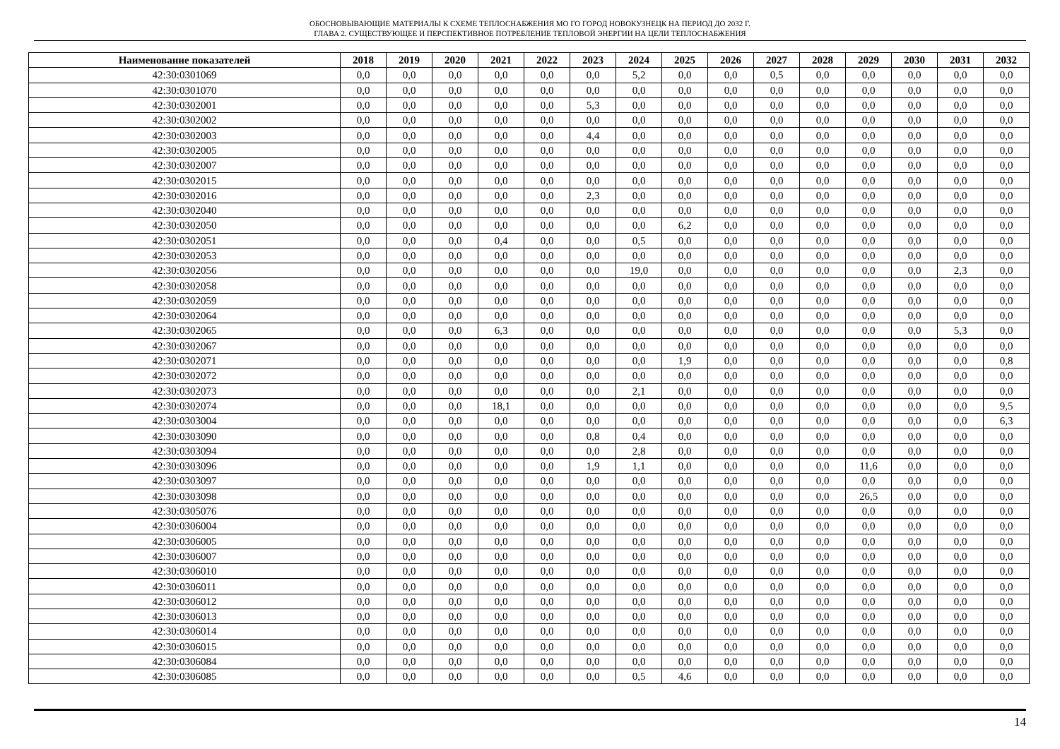ОБОСНОВЫВАЮЩИЕ МАТЕРИАЛЫ К СХЕМЕ ТЕПЛОСНАБЖЕНИЯ МО ГО ГОРОД НОВОКУЗНЕЦК НА ПЕРИОД ДО 2032 Г.
ГЛАВА 2. СУЩЕСТВУЮЩЕЕ И ПЕРСПЕКТИВНОЕ ПОТРЕБЛЕНИЕ ТЕПЛОВОЙ ЭНЕРГИИ НА ЦЕЛИ ТЕПЛОСНАБЖЕНИЯ
| Наименование показателей | 2018 | 2019 | 2020 | 2021 | 2022 | 2023 | 2024 | 2025 | 2026 | 2027 | 2028 | 2029 | 2030 | 2031 | 2032 |
| --- | --- | --- | --- | --- | --- | --- | --- | --- | --- | --- | --- | --- | --- | --- | --- |
| 42:30:0301069 | 0,0 | 0,0 | 0,0 | 0,0 | 0,0 | 0,0 | 5,2 | 0,0 | 0,0 | 0,5 | 0,0 | 0,0 | 0,0 | 0,0 | 0,0 |
| 42:30:0301070 | 0,0 | 0,0 | 0,0 | 0,0 | 0,0 | 0,0 | 0,0 | 0,0 | 0,0 | 0,0 | 0,0 | 0,0 | 0,0 | 0,0 | 0,0 |
| 42:30:0302001 | 0,0 | 0,0 | 0,0 | 0,0 | 0,0 | 5,3 | 0,0 | 0,0 | 0,0 | 0,0 | 0,0 | 0,0 | 0,0 | 0,0 | 0,0 |
| 42:30:0302002 | 0,0 | 0,0 | 0,0 | 0,0 | 0,0 | 0,0 | 0,0 | 0,0 | 0,0 | 0,0 | 0,0 | 0,0 | 0,0 | 0,0 | 0,0 |
| 42:30:0302003 | 0,0 | 0,0 | 0,0 | 0,0 | 0,0 | 4,4 | 0,0 | 0,0 | 0,0 | 0,0 | 0,0 | 0,0 | 0,0 | 0,0 | 0,0 |
| 42:30:0302005 | 0,0 | 0,0 | 0,0 | 0,0 | 0,0 | 0,0 | 0,0 | 0,0 | 0,0 | 0,0 | 0,0 | 0,0 | 0,0 | 0,0 | 0,0 |
| 42:30:0302007 | 0,0 | 0,0 | 0,0 | 0,0 | 0,0 | 0,0 | 0,0 | 0,0 | 0,0 | 0,0 | 0,0 | 0,0 | 0,0 | 0,0 | 0,0 |
| 42:30:0302015 | 0,0 | 0,0 | 0,0 | 0,0 | 0,0 | 0,0 | 0,0 | 0,0 | 0,0 | 0,0 | 0,0 | 0,0 | 0,0 | 0,0 | 0,0 |
| 42:30:0302016 | 0,0 | 0,0 | 0,0 | 0,0 | 0,0 | 2,3 | 0,0 | 0,0 | 0,0 | 0,0 | 0,0 | 0,0 | 0,0 | 0,0 | 0,0 |
| 42:30:0302040 | 0,0 | 0,0 | 0,0 | 0,0 | 0,0 | 0,0 | 0,0 | 0,0 | 0,0 | 0,0 | 0,0 | 0,0 | 0,0 | 0,0 | 0,0 |
| 42:30:0302050 | 0,0 | 0,0 | 0,0 | 0,0 | 0,0 | 0,0 | 0,0 | 6,2 | 0,0 | 0,0 | 0,0 | 0,0 | 0,0 | 0,0 | 0,0 |
| 42:30:0302051 | 0,0 | 0,0 | 0,0 | 0,4 | 0,0 | 0,0 | 0,5 | 0,0 | 0,0 | 0,0 | 0,0 | 0,0 | 0,0 | 0,0 | 0,0 |
| 42:30:0302053 | 0,0 | 0,0 | 0,0 | 0,0 | 0,0 | 0,0 | 0,0 | 0,0 | 0,0 | 0,0 | 0,0 | 0,0 | 0,0 | 0,0 | 0,0 |
| 42:30:0302056 | 0,0 | 0,0 | 0,0 | 0,0 | 0,0 | 0,0 | 19,0 | 0,0 | 0,0 | 0,0 | 0,0 | 0,0 | 0,0 | 2,3 | 0,0 |
| 42:30:0302058 | 0,0 | 0,0 | 0,0 | 0,0 | 0,0 | 0,0 | 0,0 | 0,0 | 0,0 | 0,0 | 0,0 | 0,0 | 0,0 | 0,0 | 0,0 |
| 42:30:0302059 | 0,0 | 0,0 | 0,0 | 0,0 | 0,0 | 0,0 | 0,0 | 0,0 | 0,0 | 0,0 | 0,0 | 0,0 | 0,0 | 0,0 | 0,0 |
| 42:30:0302064 | 0,0 | 0,0 | 0,0 | 0,0 | 0,0 | 0,0 | 0,0 | 0,0 | 0,0 | 0,0 | 0,0 | 0,0 | 0,0 | 0,0 | 0,0 |
| 42:30:0302065 | 0,0 | 0,0 | 0,0 | 6,3 | 0,0 | 0,0 | 0,0 | 0,0 | 0,0 | 0,0 | 0,0 | 0,0 | 0,0 | 5,3 | 0,0 |
| 42:30:0302067 | 0,0 | 0,0 | 0,0 | 0,0 | 0,0 | 0,0 | 0,0 | 0,0 | 0,0 | 0,0 | 0,0 | 0,0 | 0,0 | 0,0 | 0,0 |
| 42:30:0302071 | 0,0 | 0,0 | 0,0 | 0,0 | 0,0 | 0,0 | 0,0 | 1,9 | 0,0 | 0,0 | 0,0 | 0,0 | 0,0 | 0,0 | 0,8 |
| 42:30:0302072 | 0,0 | 0,0 | 0,0 | 0,0 | 0,0 | 0,0 | 0,0 | 0,0 | 0,0 | 0,0 | 0,0 | 0,0 | 0,0 | 0,0 | 0,0 |
| 42:30:0302073 | 0,0 | 0,0 | 0,0 | 0,0 | 0,0 | 0,0 | 2,1 | 0,0 | 0,0 | 0,0 | 0,0 | 0,0 | 0,0 | 0,0 | 0,0 |
| 42:30:0302074 | 0,0 | 0,0 | 0,0 | 18,1 | 0,0 | 0,0 | 0,0 | 0,0 | 0,0 | 0,0 | 0,0 | 0,0 | 0,0 | 0,0 | 9,5 |
| 42:30:0303004 | 0,0 | 0,0 | 0,0 | 0,0 | 0,0 | 0,0 | 0,0 | 0,0 | 0,0 | 0,0 | 0,0 | 0,0 | 0,0 | 0,0 | 6,3 |
| 42:30:0303090 | 0,0 | 0,0 | 0,0 | 0,0 | 0,0 | 0,8 | 0,4 | 0,0 | 0,0 | 0,0 | 0,0 | 0,0 | 0,0 | 0,0 | 0,0 |
| 42:30:0303094 | 0,0 | 0,0 | 0,0 | 0,0 | 0,0 | 0,0 | 2,8 | 0,0 | 0,0 | 0,0 | 0,0 | 0,0 | 0,0 | 0,0 | 0,0 |
| 42:30:0303096 | 0,0 | 0,0 | 0,0 | 0,0 | 0,0 | 1,9 | 1,1 | 0,0 | 0,0 | 0,0 | 0,0 | 11,6 | 0,0 | 0,0 | 0,0 |
| 42:30:0303097 | 0,0 | 0,0 | 0,0 | 0,0 | 0,0 | 0,0 | 0,0 | 0,0 | 0,0 | 0,0 | 0,0 | 0,0 | 0,0 | 0,0 | 0,0 |
| 42:30:0303098 | 0,0 | 0,0 | 0,0 | 0,0 | 0,0 | 0,0 | 0,0 | 0,0 | 0,0 | 0,0 | 0,0 | 26,5 | 0,0 | 0,0 | 0,0 |
| 42:30:0305076 | 0,0 | 0,0 | 0,0 | 0,0 | 0,0 | 0,0 | 0,0 | 0,0 | 0,0 | 0,0 | 0,0 | 0,0 | 0,0 | 0,0 | 0,0 |
| 42:30:0306004 | 0,0 | 0,0 | 0,0 | 0,0 | 0,0 | 0,0 | 0,0 | 0,0 | 0,0 | 0,0 | 0,0 | 0,0 | 0,0 | 0,0 | 0,0 |
| 42:30:0306005 | 0,0 | 0,0 | 0,0 | 0,0 | 0,0 | 0,0 | 0,0 | 0,0 | 0,0 | 0,0 | 0,0 | 0,0 | 0,0 | 0,0 | 0,0 |
| 42:30:0306007 | 0,0 | 0,0 | 0,0 | 0,0 | 0,0 | 0,0 | 0,0 | 0,0 | 0,0 | 0,0 | 0,0 | 0,0 | 0,0 | 0,0 | 0,0 |
| 42:30:0306010 | 0,0 | 0,0 | 0,0 | 0,0 | 0,0 | 0,0 | 0,0 | 0,0 | 0,0 | 0,0 | 0,0 | 0,0 | 0,0 | 0,0 | 0,0 |
| 42:30:0306011 | 0,0 | 0,0 | 0,0 | 0,0 | 0,0 | 0,0 | 0,0 | 0,0 | 0,0 | 0,0 | 0,0 | 0,0 | 0,0 | 0,0 | 0,0 |
| 42:30:0306012 | 0,0 | 0,0 | 0,0 | 0,0 | 0,0 | 0,0 | 0,0 | 0,0 | 0,0 | 0,0 | 0,0 | 0,0 | 0,0 | 0,0 | 0,0 |
| 42:30:0306013 | 0,0 | 0,0 | 0,0 | 0,0 | 0,0 | 0,0 | 0,0 | 0,0 | 0,0 | 0,0 | 0,0 | 0,0 | 0,0 | 0,0 | 0,0 |
| 42:30:0306014 | 0,0 | 0,0 | 0,0 | 0,0 | 0,0 | 0,0 | 0,0 | 0,0 | 0,0 | 0,0 | 0,0 | 0,0 | 0,0 | 0,0 | 0,0 |
| 42:30:0306015 | 0,0 | 0,0 | 0,0 | 0,0 | 0,0 | 0,0 | 0,0 | 0,0 | 0,0 | 0,0 | 0,0 | 0,0 | 0,0 | 0,0 | 0,0 |
| 42:30:0306084 | 0,0 | 0,0 | 0,0 | 0,0 | 0,0 | 0,0 | 0,0 | 0,0 | 0,0 | 0,0 | 0,0 | 0,0 | 0,0 | 0,0 | 0,0 |
| 42:30:0306085 | 0,0 | 0,0 | 0,0 | 0,0 | 0,0 | 0,0 | 0,5 | 4,6 | 0,0 | 0,0 | 0,0 | 0,0 | 0,0 | 0,0 | 0,0 |
14